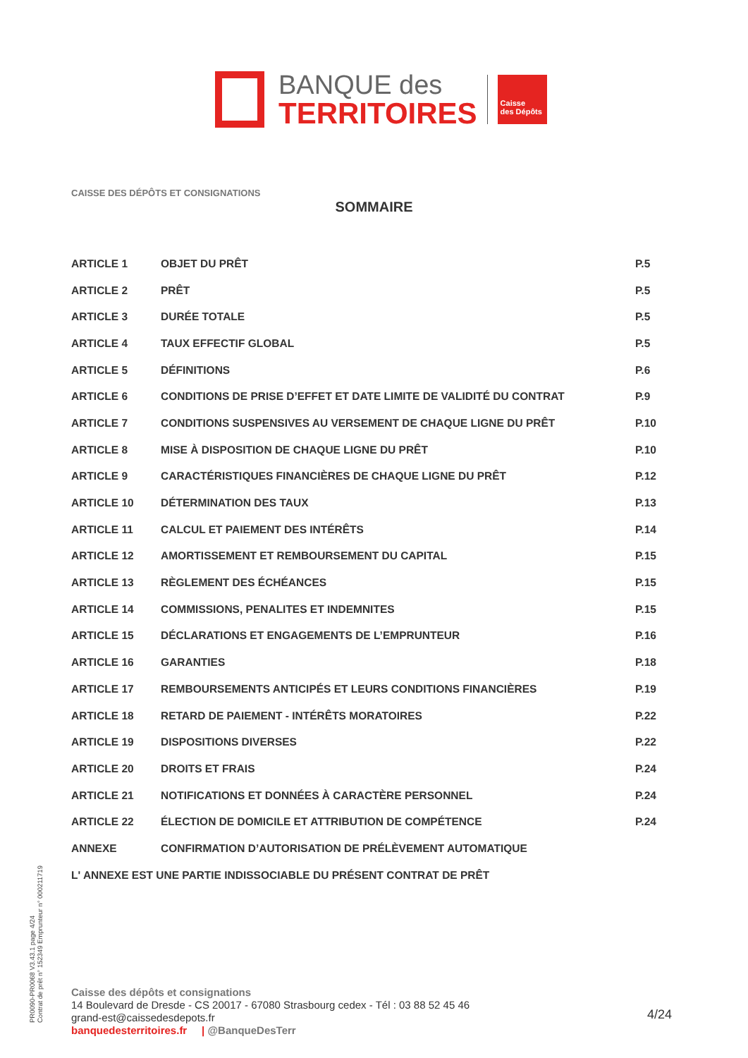BANQUE des
TERRITOIRES
Caisse
des Dépôts
CAISSE DES DÉPÔTS ET CONSIGNATIONS
SOMMAIRE
ARTICLE 1 OBJET DU PRÊT P.5
ARTICLE 2 PRÊT P.5
ARTICLE 3 DURÉE TOTALE P.5
ARTICLE 4 TAUX EFFECTIF GLOBAL P.5
ARTICLE 5 DÉFINITIONS P.6
ARTICLE 6 CONDITIONS DE PRISE D’EFFET ET DATE LIMITE DE VALIDITÉ DU CONTRAT P.9
ARTICLE 7 CONDITIONS SUSPENSIVES AU VERSEMENT DE CHAQUE LIGNE DU PRÊT P.10
ARTICLE 8 MISE À DISPOSITION DE CHAQUE LIGNE DU PRÊT P.10
ARTICLE 9 CARACTÉRISTIQUES FINANCIÈRES DE CHAQUE LIGNE DU PRÊT P.12
ARTICLE 10 DÉTERMINATION DES TAUX P.13
ARTICLE 11 CALCUL ET PAIEMENT DES INTÉRÊTS P.14
ARTICLE 12 AMORTISSEMENT ET REMBOURSEMENT DU CAPITAL P.15
ARTICLE 13 RÈGLEMENT DES ÉCHÉANCES P.15
ARTICLE 14 COMMISSIONS, PENALITES ET INDEMNITES P.15
ARTICLE 15 DÉCLARATIONS ET ENGAGEMENTS DE L’EMPRUNTEUR P.16
ARTICLE 16 GARANTIES P.18
ARTICLE 17 REMBOURSEMENTS ANTICIPÉS ET LEURS CONDITIONS FINANCIÈRES P.19
ARTICLE 18 RETARD DE PAIEMENT - INTÉRÊTS MORATOIRES P.22
ARTICLE 19 DISPOSITIONS DIVERSES P.22
ARTICLE 20 DROITS ET FRAIS P.24
ARTICLE 21 NOTIFICATIONS ET DONNÉES À CARACTÈRE PERSONNEL P.24
ARTICLE 22 ÉLECTION DE DOMICILE ET ATTRIBUTION DE COMPÉTENCE P.24
ANNEXE CONFIRMATION D’AUTORISATION DE PRÉLÈVEMENT AUTOMATIQUE
L' ANNEXE EST UNE PARTIE INDISSOCIABLE DU PRÉSENT CONTRAT DE PRÊT
PR0090-PR0068 V3.43.1 page 4/24
Contrat de prêt n° 152349 Emprunteur n° 000211719
Caisse des dépôts et consignations
14 Boulevard de Dresde - CS 20017 - 67080 Strasbourg cedex - Tél : 03 88 52 45 46
grand-est@caissedesdepots.fr
banquedesterritoires.fr | @BanqueDesTerr
4/24